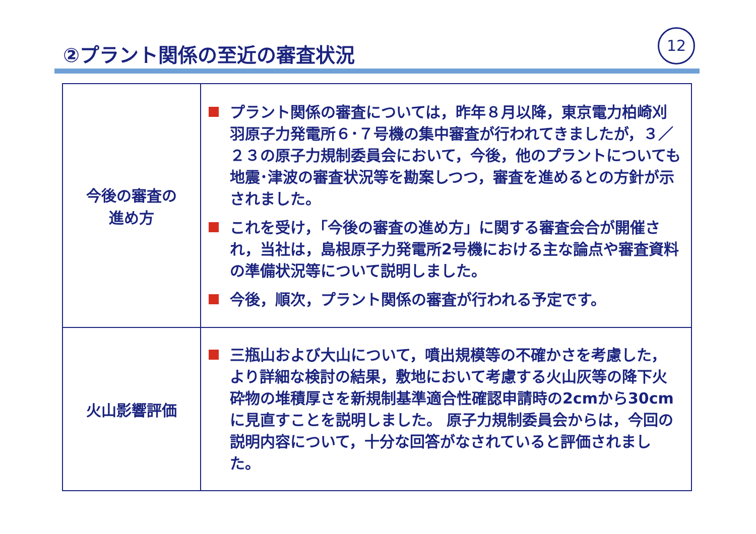②プラント関係の至近の審査状況
12
| 今後の審査の 進め方 | プラント関係の審査については，昨年８月以降，東京電力柏崎刈羽原子力発電所６･７号機の集中審査が行われてきましたが，３／２３の原子力規制委員会において，今後，他のプラントについても地震･津波の審査状況等を勘案しつつ，審査を進めるとの方針が示されました。 これを受け，「今後の審査の進め方」に関する審査会合が開催され，当社は，島根原子力発電所2号機における主な論点や審査資料の準備状況等について説明しました。 今後，順次，プラント関係の審査が行われる予定です。 |
| 火山影響評価 | 三瓶山および大山について，噴出規模等の不確かさを考慮した，より詳細な検討の結果，敷地において考慮する火山灰等の降下火砕物の堆積厚さを新規制基準適合性確認申請時の2cmから30cmに見直すことを説明しました。 原子力規制委員会からは，今回の説明内容について，十分な回答がなされていると評価されました。 |